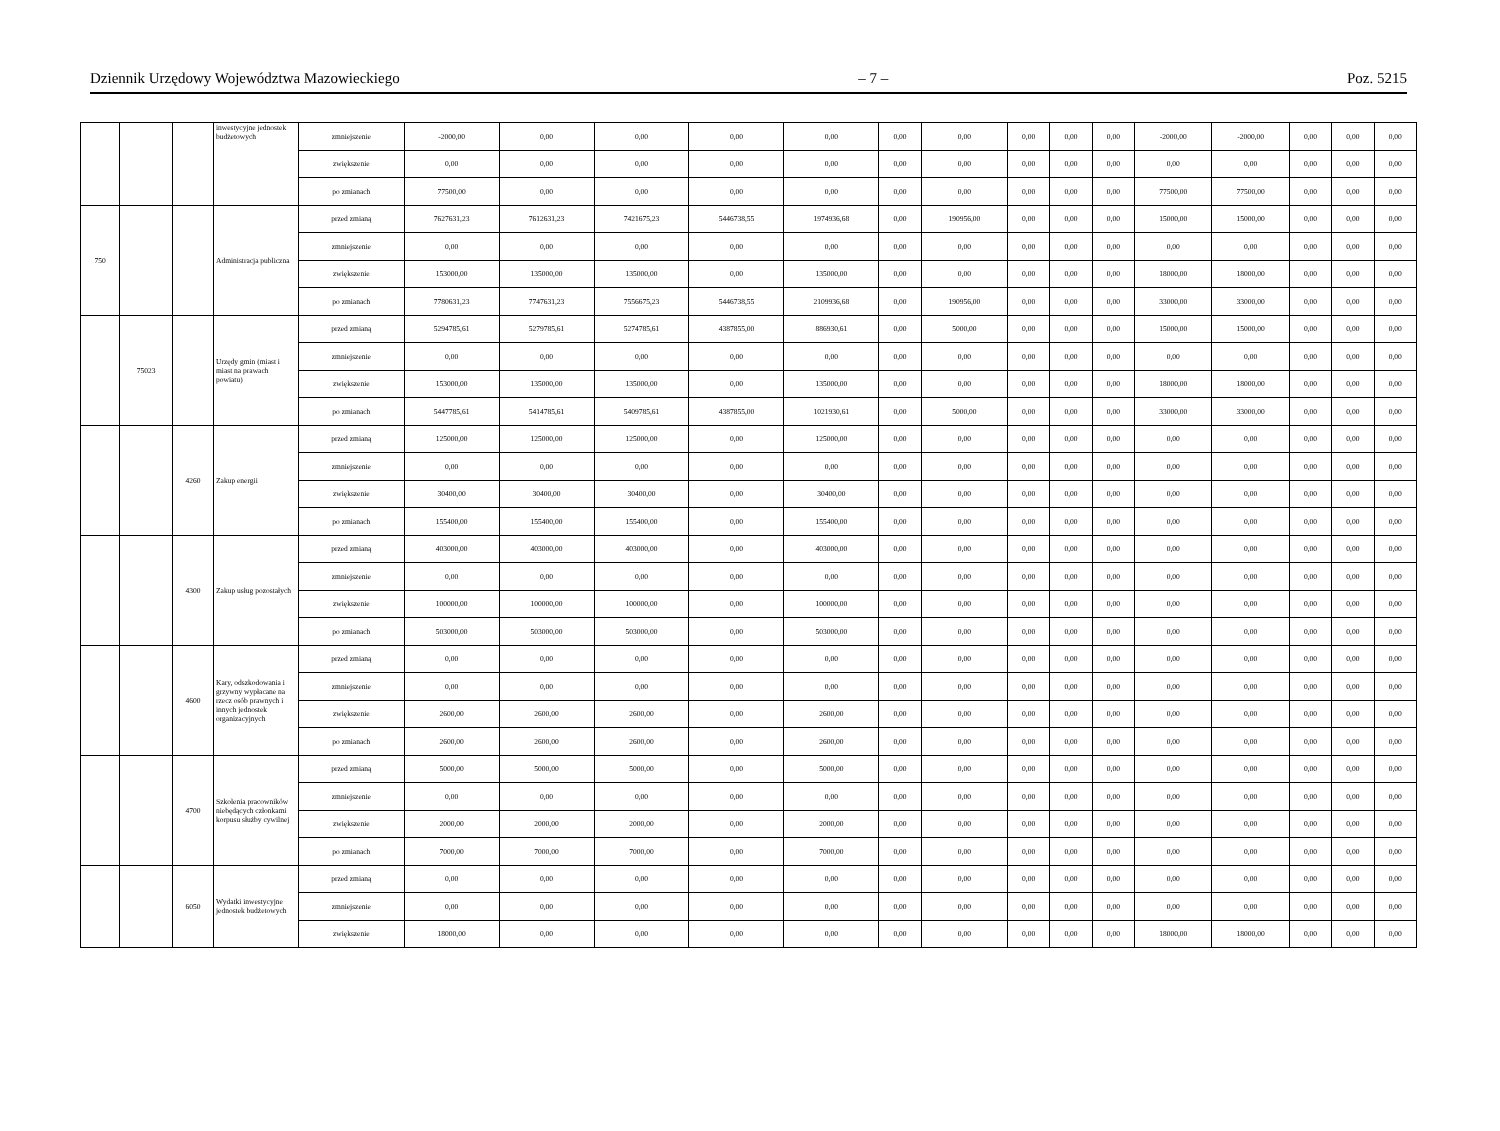Dziennik Urzędowy Województwa Mazowieckiego – 7 – Poz. 5215
| | | | inwestycyjne jednostek budżetowych | zmniejszenie | -2000,00 | 0,00 | 0,00 | 0,00 | 0,00 | 0,00 | 0,00 | 0,00 | 0,00 | 0,00 | -2000,00 | -2000,00 | 0,00 | 0,00 | 0,00 |
| | | | | zwiększenie | 0,00 | 0,00 | 0,00 | 0,00 | 0,00 | 0,00 | 0,00 | 0,00 | 0,00 | 0,00 | 0,00 | 0,00 | 0,00 | 0,00 | 0,00 |
| | | | | po zmianach | 77500,00 | 0,00 | 0,00 | 0,00 | 0,00 | 0,00 | 0,00 | 0,00 | 0,00 | 0,00 | 77500,00 | 77500,00 | 0,00 | 0,00 | 0,00 |
| 750 | | | Administracja publiczna | przed zmianą | 7627631,23 | 7612631,23 | 7421675,23 | 5446738,55 | 1974936,68 | 0,00 | 190956,00 | 0,00 | 0,00 | 0,00 | 15000,00 | 15000,00 | 0,00 | 0,00 | 0,00 |
| | | | | zmniejszenie | 0,00 | 0,00 | 0,00 | 0,00 | 0,00 | 0,00 | 0,00 | 0,00 | 0,00 | 0,00 | 0,00 | 0,00 | 0,00 | 0,00 | 0,00 |
| | | | | zwiększenie | 153000,00 | 135000,00 | 135000,00 | 0,00 | 135000,00 | 0,00 | 0,00 | 0,00 | 0,00 | 0,00 | 18000,00 | 18000,00 | 0,00 | 0,00 | 0,00 |
| | | | | po zmianach | 7780631,23 | 7747631,23 | 7556675,23 | 5446738,55 | 2109936,68 | 0,00 | 190956,00 | 0,00 | 0,00 | 0,00 | 33000,00 | 33000,00 | 0,00 | 0,00 | 0,00 |
| | 75023 | | Urzędy gmin (miast i miast na prawach powiatu) | przed zmianą | 5294785,61 | 5279785,61 | 5274785,61 | 4387855,00 | 886930,61 | 0,00 | 5000,00 | 0,00 | 0,00 | 0,00 | 15000,00 | 15000,00 | 0,00 | 0,00 | 0,00 |
| | | | | zmniejszenie | 0,00 | 0,00 | 0,00 | 0,00 | 0,00 | 0,00 | 0,00 | 0,00 | 0,00 | 0,00 | 0,00 | 0,00 | 0,00 | 0,00 | 0,00 |
| | | | | zwiększenie | 153000,00 | 135000,00 | 135000,00 | 0,00 | 135000,00 | 0,00 | 0,00 | 0,00 | 0,00 | 0,00 | 18000,00 | 18000,00 | 0,00 | 0,00 | 0,00 |
| | | | | po zmianach | 5447785,61 | 5414785,61 | 5409785,61 | 4387855,00 | 1021930,61 | 0,00 | 5000,00 | 0,00 | 0,00 | 0,00 | 33000,00 | 33000,00 | 0,00 | 0,00 | 0,00 |
| | | 4260 | Zakup energii | przed zmianą | 125000,00 | 125000,00 | 125000,00 | 0,00 | 125000,00 | 0,00 | 0,00 | 0,00 | 0,00 | 0,00 | 0,00 | 0,00 | 0,00 | 0,00 | 0,00 |
| | | | | zmniejszenie | 0,00 | 0,00 | 0,00 | 0,00 | 0,00 | 0,00 | 0,00 | 0,00 | 0,00 | 0,00 | 0,00 | 0,00 | 0,00 | 0,00 | 0,00 |
| | | | | zwiększenie | 30400,00 | 30400,00 | 30400,00 | 0,00 | 30400,00 | 0,00 | 0,00 | 0,00 | 0,00 | 0,00 | 0,00 | 0,00 | 0,00 | 0,00 | 0,00 |
| | | | | po zmianach | 155400,00 | 155400,00 | 155400,00 | 0,00 | 155400,00 | 0,00 | 0,00 | 0,00 | 0,00 | 0,00 | 0,00 | 0,00 | 0,00 | 0,00 | 0,00 |
| | | 4300 | Zakup usług pozostałych | przed zmianą | 403000,00 | 403000,00 | 403000,00 | 0,00 | 403000,00 | 0,00 | 0,00 | 0,00 | 0,00 | 0,00 | 0,00 | 0,00 | 0,00 | 0,00 | 0,00 |
| | | | | zmniejszenie | 0,00 | 0,00 | 0,00 | 0,00 | 0,00 | 0,00 | 0,00 | 0,00 | 0,00 | 0,00 | 0,00 | 0,00 | 0,00 | 0,00 | 0,00 |
| | | | | zwiększenie | 100000,00 | 100000,00 | 100000,00 | 0,00 | 100000,00 | 0,00 | 0,00 | 0,00 | 0,00 | 0,00 | 0,00 | 0,00 | 0,00 | 0,00 | 0,00 |
| | | | | po zmianach | 503000,00 | 503000,00 | 503000,00 | 0,00 | 503000,00 | 0,00 | 0,00 | 0,00 | 0,00 | 0,00 | 0,00 | 0,00 | 0,00 | 0,00 | 0,00 |
| | | 4600 | Kary, odszkodowania i grzywny wypłacane na rzecz osób prawnych i innych jednostek organizacyjnych | przed zmianą | 0,00 | 0,00 | 0,00 | 0,00 | 0,00 | 0,00 | 0,00 | 0,00 | 0,00 | 0,00 | 0,00 | 0,00 | 0,00 | 0,00 | 0,00 |
| | | | | zmniejszenie | 0,00 | 0,00 | 0,00 | 0,00 | 0,00 | 0,00 | 0,00 | 0,00 | 0,00 | 0,00 | 0,00 | 0,00 | 0,00 | 0,00 | 0,00 |
| | | | | zwiększenie | 2600,00 | 2600,00 | 2600,00 | 0,00 | 2600,00 | 0,00 | 0,00 | 0,00 | 0,00 | 0,00 | 0,00 | 0,00 | 0,00 | 0,00 | 0,00 |
| | | | | po zmianach | 2600,00 | 2600,00 | 2600,00 | 0,00 | 2600,00 | 0,00 | 0,00 | 0,00 | 0,00 | 0,00 | 0,00 | 0,00 | 0,00 | 0,00 | 0,00 |
| | | 4700 | Szkolenia pracowników niebędących członkami korpusu służby cywilnej | przed zmianą | 5000,00 | 5000,00 | 5000,00 | 0,00 | 5000,00 | 0,00 | 0,00 | 0,00 | 0,00 | 0,00 | 0,00 | 0,00 | 0,00 | 0,00 | 0,00 |
| | | | | zmniejszenie | 0,00 | 0,00 | 0,00 | 0,00 | 0,00 | 0,00 | 0,00 | 0,00 | 0,00 | 0,00 | 0,00 | 0,00 | 0,00 | 0,00 | 0,00 |
| | | | | zwiększenie | 2000,00 | 2000,00 | 2000,00 | 0,00 | 2000,00 | 0,00 | 0,00 | 0,00 | 0,00 | 0,00 | 0,00 | 0,00 | 0,00 | 0,00 | 0,00 |
| | | | | po zmianach | 7000,00 | 7000,00 | 7000,00 | 0,00 | 7000,00 | 0,00 | 0,00 | 0,00 | 0,00 | 0,00 | 0,00 | 0,00 | 0,00 | 0,00 | 0,00 |
| | | 6050 | Wydatki inwestycyjne jednostek budżetowych | przed zmianą | 0,00 | 0,00 | 0,00 | 0,00 | 0,00 | 0,00 | 0,00 | 0,00 | 0,00 | 0,00 | 0,00 | 0,00 | 0,00 | 0,00 | 0,00 |
| | | | | zmniejszenie | 0,00 | 0,00 | 0,00 | 0,00 | 0,00 | 0,00 | 0,00 | 0,00 | 0,00 | 0,00 | 0,00 | 0,00 | 0,00 | 0,00 | 0,00 |
| | | | | zwiększenie | 18000,00 | 0,00 | 0,00 | 0,00 | 0,00 | 0,00 | 0,00 | 0,00 | 0,00 | 0,00 | 18000,00 | 18000,00 | 0,00 | 0,00 | 0,00 |